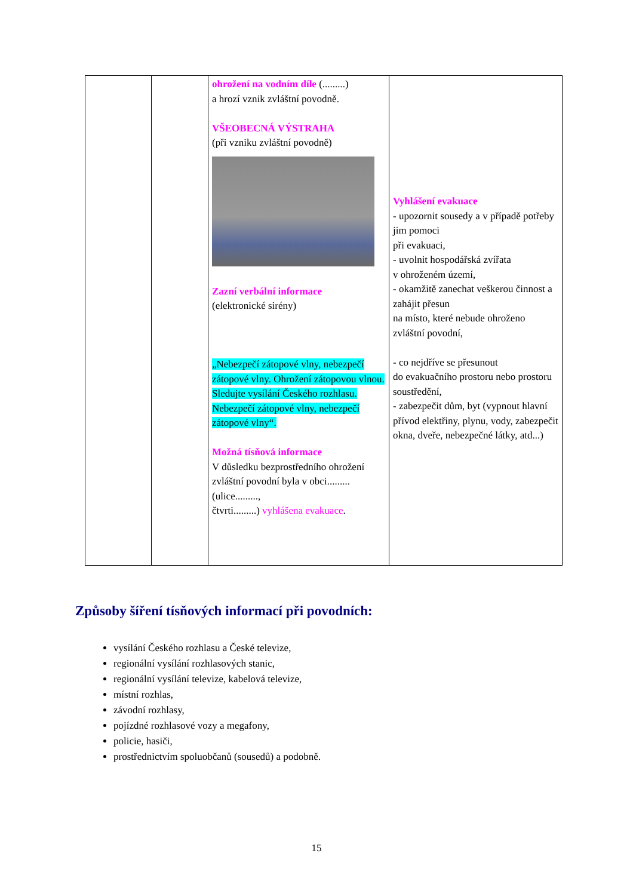| | | ohrožení na vodním díle (.........) a hrozí vznik zvláštní povodně. VŠEOBECNÁ VÝSTRAHA (při vzniku zvláštní povodně) Zazní verbální informace (elektronické sirény) „Nebezpečí zátopové vlny, nebezpečí zátopové vlny. Ohrožení zátopovou vlnou. Sledujte vysílání Českého rozhlasu. Nebezpečí zátopové vlny, nebezpečí zátopové vlny“. Možná tísňová informace V důsledku bezprostředního ohrožení zvláštní povodní byla v obci......... (ulice........., čtvrti.........) vyhlášena evakuace . | Vyhlášení evakuace - upozornit sousedy a v případě potřeby jim pomoci při evakuaci, - uvolnit hospodářská zvířata v ohroženém území, - okamžitě zanechat veškerou činnost a zahájit přesun na místo, které nebude ohroženo zvláštní povodní, - co nejdříve se přesunout do evakuačního prostoru nebo prostoru soustředění, - zabezpečit dům, byt (vypnout hlavní přívod elektřiny, plynu, vody, zabezpečit okna, dveře, nebezpečné látky, atd...) |
Způsoby šíření tísňových informací při povodních:
vysílání Českého rozhlasu a České televize,
regionální vysílání rozhlasových stanic,
regionální vysílání televize, kabelová televize,
místní rozhlas,
závodní rozhlasy,
pojízdné rozhlasové vozy a megafony,
policie, hasiči,
prostřednictvím spoluobčanů (sousedů) a podobně.
15